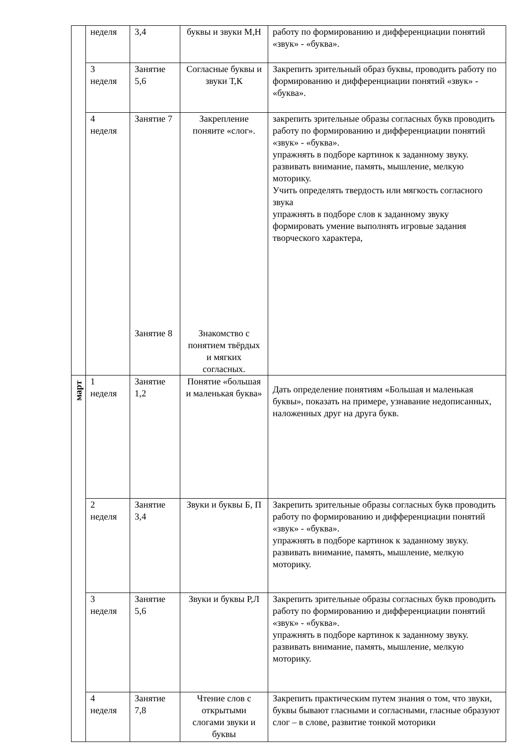| | неделя | 3,4 | буквы и звуки М,Н | работу по формированию и дифференциации понятий «звук» - «буква». |
| | 3 неделя | Занятие 5,6 | Согласные буквы и звуки Т,К | Закрепить зрительный образ буквы, проводить работу по формированию и дифференциации понятий «звук» - «буква». |
| | 4 неделя | Занятие 7 Занятие 8 | Закрепление поняите «слог». Знакомство с понятием твёрдых и мягких согласных. | закрепить зрительные образы согласных букв проводить работу по формированию и дифференциации понятий «звук» - «буква». упражнять в подборе картинок к заданному звуку. развивать внимание, память, мышление, мелкую моторику. Учить определять твердость или мягкость согласного звука упражнять в подборе слов к заданному звуку формировать умение выполнять игровые задания творческого характера, |
| март | 1 неделя | Занятие 1,2 | Понятие «большая и маленькая буква» | Дать определение понятиям «Большая и маленькая буквы», показать на примере, узнавание недописанных, наложенных друг на друга букв. |
| | 2 неделя | Занятие 3,4 | Звуки и буквы Б, П | Закрепить зрительные образы согласных букв проводить работу по формированию и дифференциации понятий «звук» - «буква». упражнять в подборе картинок к заданному звуку. развивать внимание, память, мышление, мелкую моторику. |
| | 3 неделя | Занятие 5,6 | Звуки и буквы Р,Л | Закрепить зрительные образы согласных букв проводить работу по формированию и дифференциации понятий «звук» - «буква». упражнять в подборе картинок к заданному звуку. развивать внимание, память, мышление, мелкую моторику. |
| | 4 неделя | Занятие 7,8 | Чтение слов с открытыми слогами звуки и буквы | Закрепить практическим путем знания о том, что звуки, буквы бывают гласными и согласными, гласные образуют слог – в слове, развитие тонкой моторики |